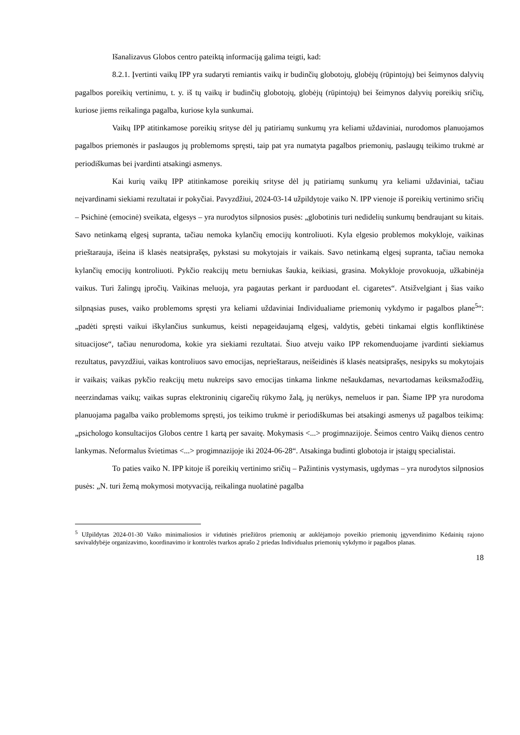Išanalizavus Globos centro pateiktą informaciją galima teigti, kad:
8.2.1. Įvertinti vaikų IPP yra sudaryti remiantis vaikų ir budinčių globotojų, globėjų (rūpintojų) bei šeimynos dalyvių pagalbos poreikių vertinimu, t. y. iš tų vaikų ir budinčių globotojų, globėjų (rūpintojų) bei šeimynos dalyvių poreikių sričių, kuriose jiems reikalinga pagalba, kuriose kyla sunkumai.
Vaikų IPP atitinkamose poreikių srityse dėl jų patiriamų sunkumų yra keliami uždaviniai, nurodomos planuojamos pagalbos priemonės ir paslaugos jų problemoms spręsti, taip pat yra numatyta pagalbos priemonių, paslaugų teikimo trukmė ar periodiškumas bei įvardinti atsakingi asmenys.
Kai kurių vaikų IPP atitinkamose poreikių srityse dėl jų patiriamų sunkumų yra keliami uždaviniai, tačiau neįvardinami siekiami rezultatai ir pokyčiai. Pavyzdžiui, 2024-03-14 užpildytoje vaiko N. IPP vienoje iš poreikių vertinimo sričių – Psichinė (emocinė) sveikata, elgesys – yra nurodytos silpnosios pusės: „globotinis turi nedidelių sunkumų bendraujant su kitais. Savo netinkamą elgesį supranta, tačiau nemoka kylančių emocijų kontroliuoti. Kyla elgesio problemos mokykloje, vaikinas prieštarauja, išeina iš klasės neatsiprašęs, pykstasi su mokytojais ir vaikais. Savo netinkamą elgesį supranta, tačiau nemoka kylančių emocijų kontroliuoti. Pykčio reakcijų metu berniukas šaukia, keikiasi, grasina. Mokykloje provokuoja, užkabinėja vaikus. Turi žalingų įpročių. Vaikinas meluoja, yra pagautas perkant ir parduodant el. cigaretes“. Atsižvelgiant į šias vaiko silpnąsias puses, vaiko problemoms spręsti yra keliami uždaviniai Individualiame priemonių vykdymo ir pagalbos plane<sup>5</sup>“: „padėti spręsti vaikui iškylančius sunkumus, keisti nepageidaujamą elgesį, valdytis, gebėti tinkamai elgtis konfliktinėse situacijose“, tačiau nenurodoma, kokie yra siekiami rezultatai. Šiuo atveju vaiko IPP rekomenduojame įvardinti siekiamus rezultatus, pavyzdžiui, vaikas kontroliuos savo emocijas, neprieštaraus, neišeidinės iš klasės neatsiprašęs, nesipyks su mokytojais ir vaikais; vaikas pykčio reakcijų metu nukreips savo emocijas tinkama linkme nešaukdamas, nevartodamas keiksmažodžių, neerzindamas vaikų; vaikas supras elektroninių cigarečių rūkymo žalą, jų nerūkys, nemeluos ir pan. Šiame IPP yra nurodoma planuojama pagalba vaiko problemoms spręsti, jos teikimo trukmė ir periodiškumas bei atsakingi asmenys už pagalbos teikimą: „psichologo konsultacijos Globos centre 1 kartą per savaitę. Mokymasis <...> progimnazijoje. Šeimos centro Vaikų dienos centro lankymas. Neformalus švietimas <...> progimnazijoje iki 2024-06-28“. Atsakinga budinti globotoja ir įstaigų specialistai.
To paties vaiko N. IPP kitoje iš poreikių vertinimo sričių – Pažintinis vystymasis, ugdymas – yra nurodytos silpnosios pusės: „N. turi žemą mokymosi motyvaciją, reikalinga nuolatinė pagalba
<sup>5</sup> Užpildytas 2024-01-30 Vaiko minimaliosios ir vidutinės priežiūros priemonių ar auklėjamojo poveikio priemonių įgyvendinimo Kėdainių rajono savivaldybėje organizavimo, koordinavimo ir kontrolės tvarkos aprašo 2 priedas Individualus priemonių vykdymo ir pagalbos planas.
18